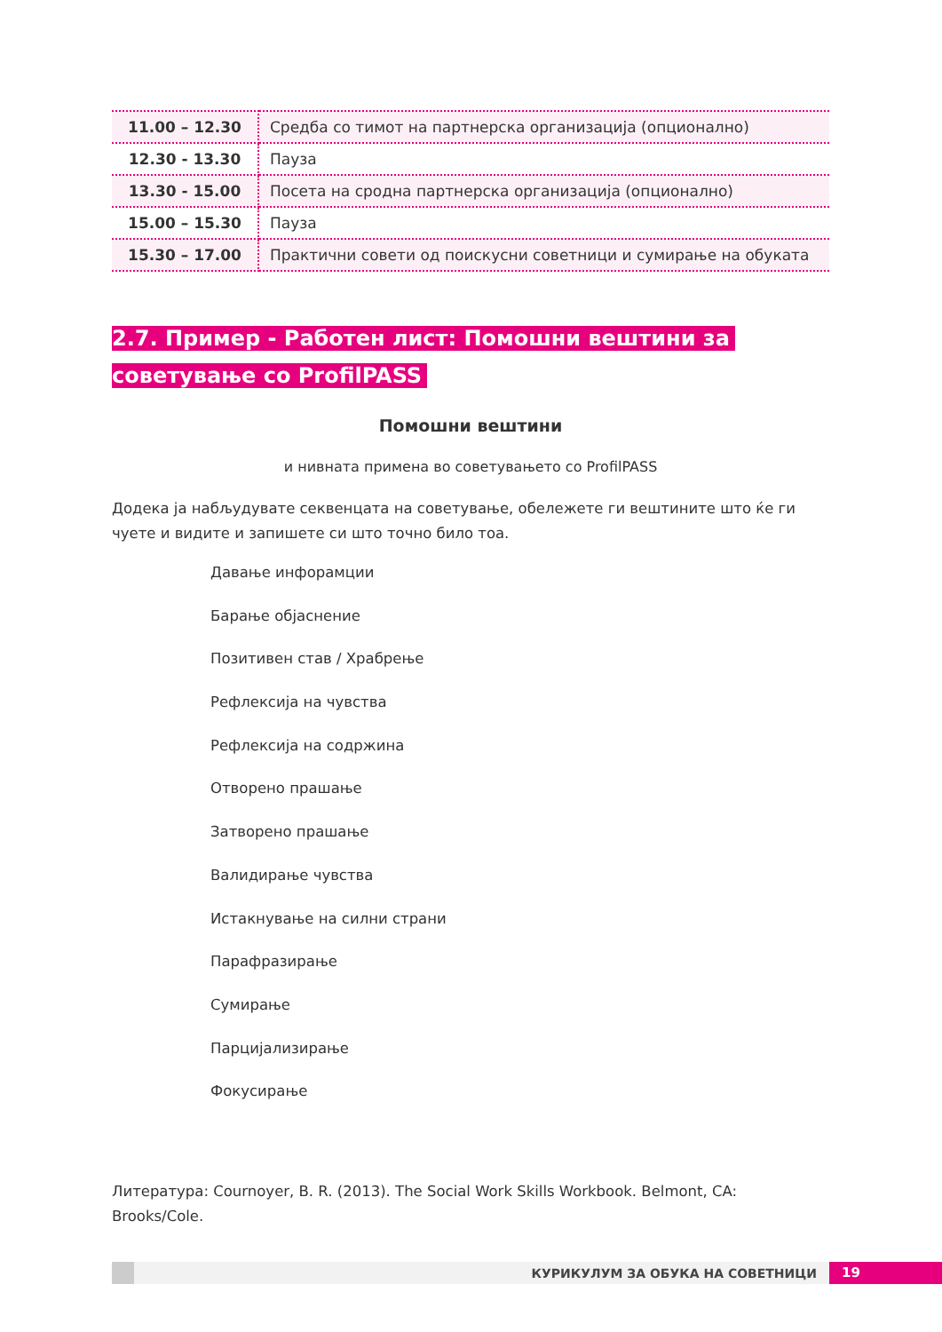| 11.00 – 12.30 | Средба со тимот на партнерска организација (опционално) |
| 12.30 - 13.30 | Пауза |
| 13.30 - 15.00 | Посета на сродна партнерска организација (опционално) |
| 15.00 – 15.30 | Пауза |
| 15.30 – 17.00 | Практични совети од поискусни советници и сумирање на обуката |
2.7. Пример - Работен лист: Помошни вештини за
советување со ProfilPASS
Помошни вештини
и нивната примена во советувањето со ProfilPASS
Додека ја набљудувате секвенцата на советување, обележете ги вештините што ќе ги чуете и видите и запишете си што точно било тоа.
Давање инфорамции
Барање објаснение
Позитивен став / Храбрење
Рефлексија на чувства
Рефлексија на содржина
Отворено прашање
Затворено прашање
Валидирање чувства
Истакнување на силни страни
Парафразирање
Сумирање
Парцијализирање
Фокусирање
Литература: Cournoyer, B. R. (2013). The Social Work Skills Workbook. Belmont, CA: Brooks/Cole.
КУРИКУЛУМ ЗА ОБУКА НА СОВЕТНИЦИ
19